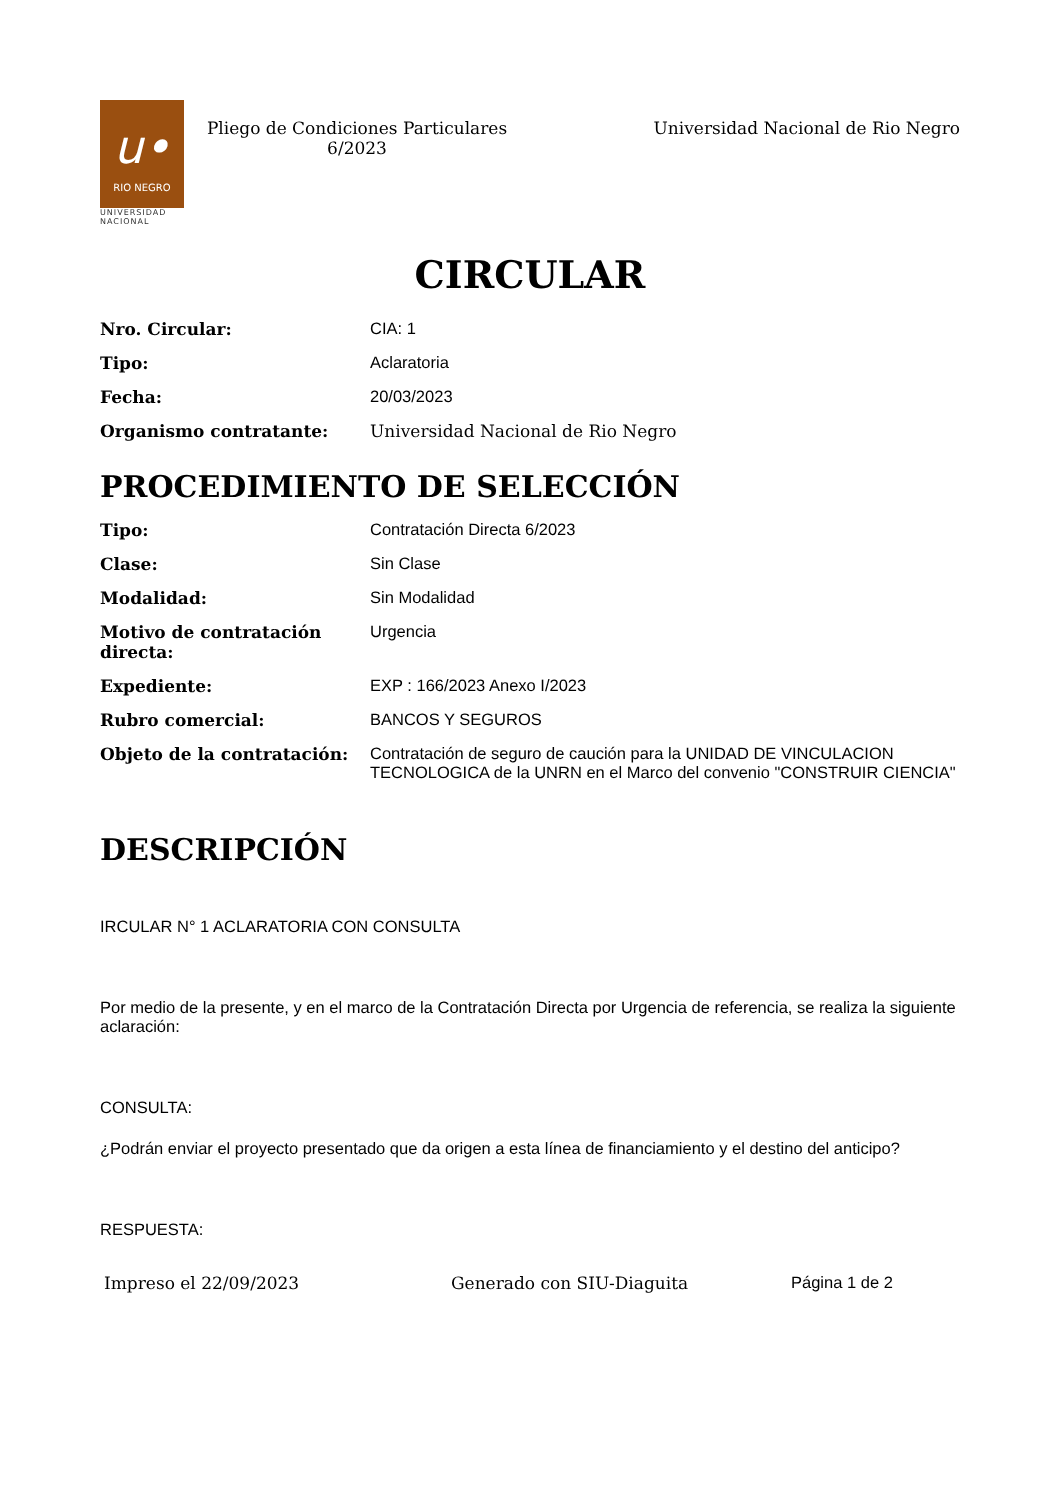u•
RIO NEGRO
UNIVERSIDAD
NACIONAL
Pliego de Condiciones Particulares
6/2023
Universidad Nacional de Rio Negro
CIRCULAR
Nro. Circular: CIA: 1
Tipo: Aclaratoria
Fecha: 20/03/2023
Organismo contratante: Universidad Nacional de Rio Negro
PROCEDIMIENTO DE SELECCIÓN
Tipo: Contratación Directa 6/2023
Clase: Sin Clase
Modalidad: Sin Modalidad
Motivo de contratación directa:
Urgencia
Expediente: EXP : 166/2023 Anexo I/2023
Rubro comercial: BANCOS Y SEGUROS
Objeto de la contratación: Contratación de seguro de caución para la UNIDAD DE VINCULACION TECNOLOGICA de la UNRN en el Marco del convenio "CONSTRUIR CIENCIA"
DESCRIPCIÓN
IRCULAR N° 1 ACLARATORIA CON CONSULTA
Por medio de la presente, y en el marco de la Contratación Directa por Urgencia de referencia, se realiza la siguiente aclaración:
CONSULTA:
¿Podrán enviar el proyecto presentado que da origen a esta línea de financiamiento y el destino del anticipo?
RESPUESTA:
Impreso el 22/09/2023 Generado con SIU-Diaguita Página 1 de 2